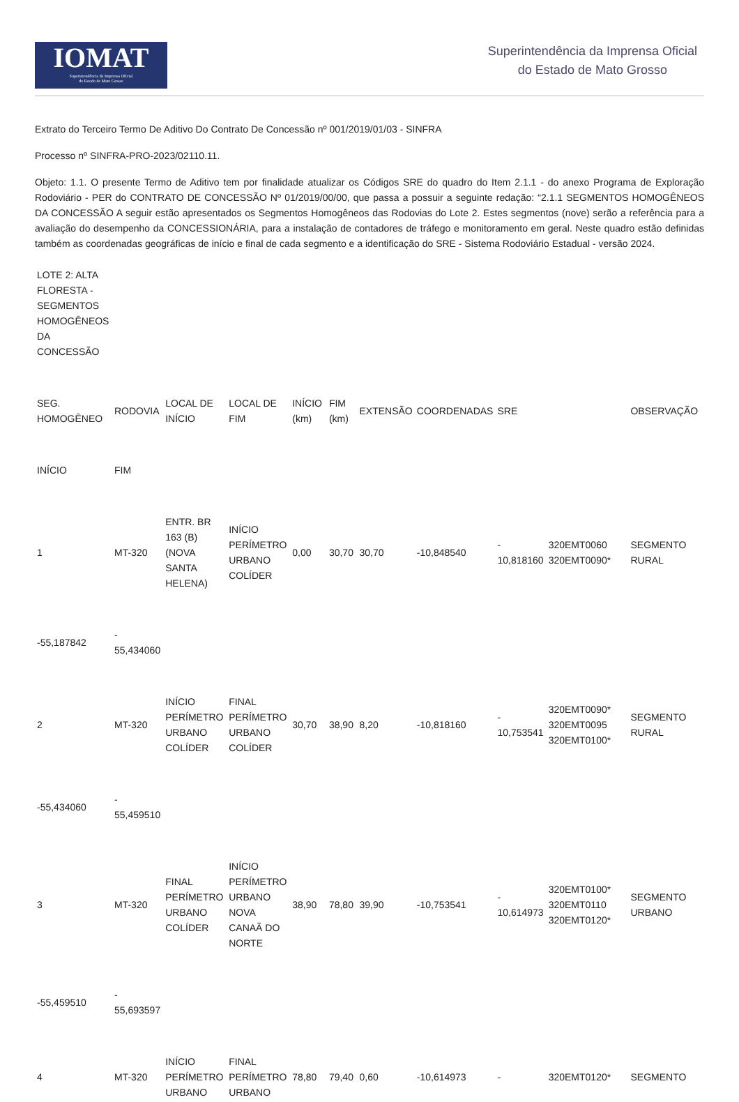IOMAT
Superintendência da Imprensa Oficial
do Estado de Mato Grosso
Superintendência da Imprensa Oficial
do Estado de Mato Grosso
Extrato do Terceiro Termo De Aditivo Do Contrato De Concessão nº 001/2019/01/03 - SINFRA
Processo nº SINFRA-PRO-2023/02110.11.
Objeto: 1.1. O presente Termo de Aditivo tem por finalidade atualizar os Códigos SRE do quadro do Item 2.1.1 - do anexo Programa de Exploração Rodoviário - PER do CONTRATO DE CONCESSÃO Nº 01/2019/00/00, que passa a possuir a seguinte redação: “2.1.1 SEGMENTOS HOMOGÊNEOS DA CONCESSÃO A seguir estão apresentados os Segmentos Homogêneos das Rodovias do Lote 2. Estes segmentos (nove) serão a referência para a avaliação do desempenho da CONCESSIONÁRIA, para a instalação de contadores de tráfego e monitoramento em geral. Neste quadro estão definidas também as coordenadas geográficas de início e final de cada segmento e a identificação do SRE - Sistema Rodoviário Estadual - versão 2024.
| LOTE 2: ALTA FLORESTA - SEGMENTOS HOMOGÊNEOS DA CONCESSÃO | | | | | | | | | | |
| SEG. HOMOGÊNEO | RODOVIA | LOCAL DE INÍCIO | LOCAL DE FIM | INÍCIO (km) | FIM (km) | EXTENSÃO | COORDENADAS | SRE | | OBSERVAÇÃO |
| INÍCIO | FIM | | | | | | | | | |
| 1 | MT-320 | ENTR. BR 163 (B) (NOVA SANTA HELENA) | INÍCIO PERÍMETRO URBANO COLÍDER | 0,00 | 30,70 | 30,70 | -10,848540 | - 10,818160 | 320EMT0060 320EMT0090* | SEGMENTO RURAL |
| -55,187842 | - 55,434060 | | | | | | | | | |
| 2 | MT-320 | INÍCIO PERÍMETRO URBANO COLÍDER | FINAL PERÍMETRO URBANO COLÍDER | 30,70 | 38,90 | 8,20 | -10,818160 | - 10,753541 | 320EMT0090* 320EMT0095 320EMT0100* | SEGMENTO RURAL |
| -55,434060 | - 55,459510 | | | | | | | | | |
| 3 | MT-320 | FINAL PERÍMETRO URBANO COLÍDER | INÍCIO PERÍMETRO URBANO NOVA CANAÃ DO NORTE | 38,90 | 78,80 | 39,90 | -10,753541 | - 10,614973 | 320EMT0100* 320EMT0110 320EMT0120* | SEGMENTO URBANO |
| -55,459510 | - 55,693597 | | | | | | | | | |
| 4 | MT-320 | INÍCIO PERÍMETRO URBANO | FINAL PERÍMETRO URBANO | 78,80 | 79,40 | 0,60 | -10,614973 | - | 320EMT0120* | SEGMENTO |